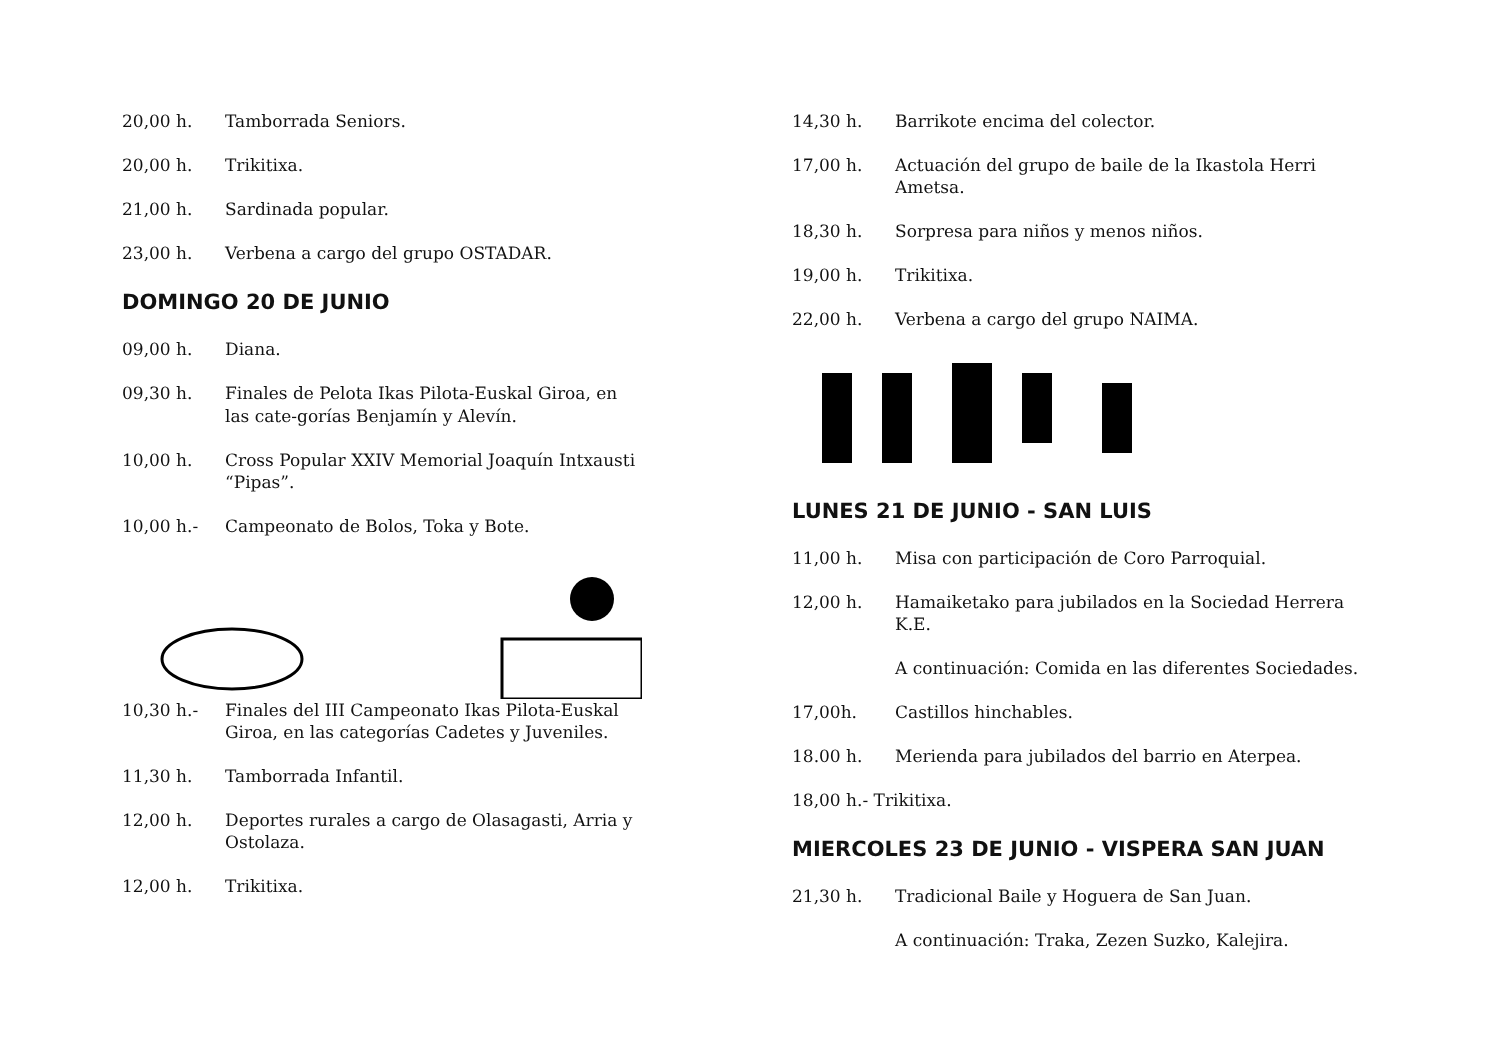20,00 h. Tamborrada Seniors.
20,00 h. Trikitixa.
21,00 h. Sardinada popular.
23,00 h. Verbena a cargo del grupo OSTADAR.
DOMINGO 20 DE JUNIO
09,00 h. Diana.
09,30 h. Finales de Pelota Ikas Pilota-Euskal Giroa, en las cate-gorías Benjamín y Alevín.
10,00 h. Cross Popular XXIV Memorial Joaquín Intxausti “Pipas”.
10,00 h.- Campeonato de Bolos, Toka y Bote.
10,30 h.- Finales del III Campeonato Ikas Pilota-Euskal Giroa, en las categorías Cadetes y Juveniles.
11,30 h. Tamborrada Infantil.
12,00 h. Deportes rurales a cargo de Olasagasti, Arria y Ostolaza.
12,00 h. Trikitixa.
14,30 h. Barrikote encima del colector.
17,00 h. Actuación del grupo de baile de la Ikastola Herri Ametsa.
18,30 h. Sorpresa para niños y menos niños.
19,00 h. Trikitixa.
22,00 h. Verbena a cargo del grupo NAIMA.
LUNES 21 DE JUNIO - SAN LUIS
11,00 h. Misa con participación de Coro Parroquial.
12,00 h. Hamaiketako para jubilados en la Sociedad Herrera K.E.
A continuación: Comida en las diferentes Sociedades.
17,00h. Castillos hinchables.
18.00 h. Merienda para jubilados del barrio en Aterpea.
18,00 h.- Trikitixa.
MIERCOLES 23 DE JUNIO - VISPERA SAN JUAN
21,30 h. Tradicional Baile y Hoguera de San Juan.
A continuación: Traka, Zezen Suzko, Kalejira.